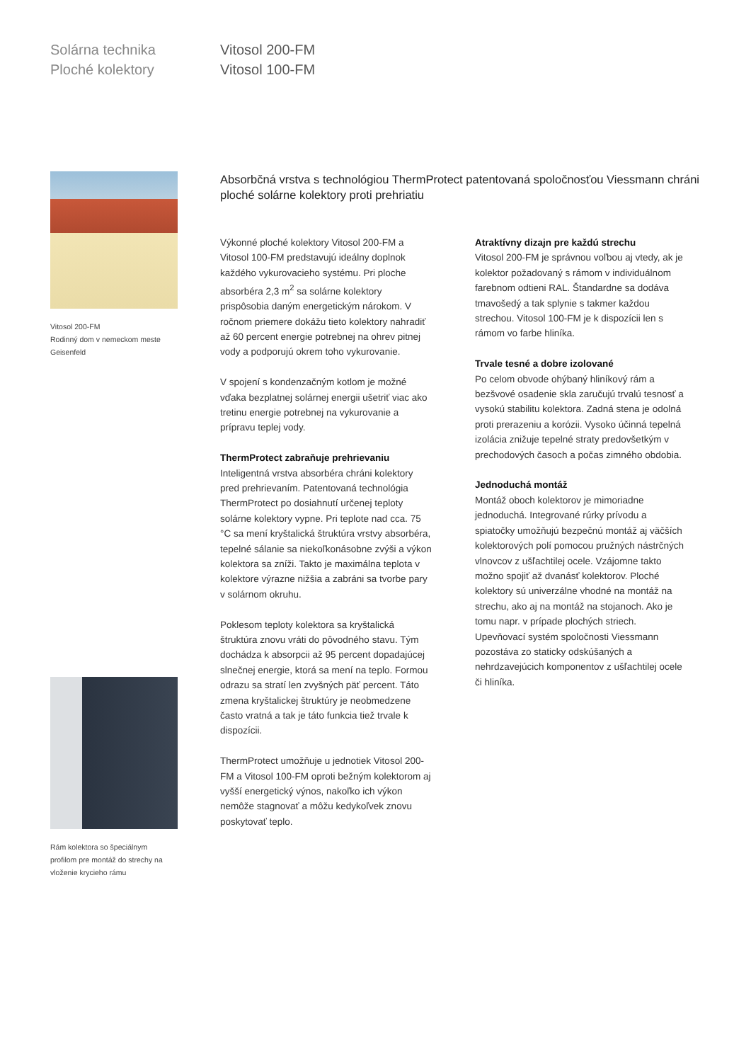Solárna technika
Ploché kolektory
Vitosol 200-FM
Vitosol 100-FM
Vitosol 200-FM
Rodinný dom v nemeckom meste
Geisenfeld
Rám kolektora so špeciálnym
profilom pre montáž do strechy na
vloženie krycieho rámu
Absorbčná vrstva s technológiou ThermProtect patentovaná spoločnosťou Viessmann chráni ploché solárne kolektory proti prehriatiu
Výkonné ploché kolektory Vitosol 200-FM a Vitosol 100-FM predstavujú ideálny doplnok každého vykurovacieho systému. Pri ploche absorbéra 2,3 m<sup>2</sup> sa solárne kolektory prispôsobia daným energetickým nárokom. V ročnom priemere dokážu tieto kolektory nahradiť až 60 percent energie potrebnej na ohrev pitnej vody a podporujú okrem toho vykurovanie.
V spojení s kondenzačným kotlom je možné vďaka bezplatnej solárnej energii ušetriť viac ako tretinu energie potrebnej na vykurovanie a prípravu teplej vody.
ThermProtect zabraňuje prehrievaniu
Inteligentná vrstva absorbéra chráni kolektory pred prehrievaním. Patentovaná technológia ThermProtect po dosiahnutí určenej teploty solárne kolektory vypne. Pri teplote nad cca. 75 °C sa mení kryštalická štruktúra vrstvy absorbéra, tepelné sálanie sa niekoľkonásobne zvýši a výkon kolektora sa zníži. Takto je maximálna teplota v kolektore výrazne nižšia a zabráni sa tvorbe pary v solárnom okruhu.
Poklesom teploty kolektora sa kryštalická štruktúra znovu vráti do pôvodného stavu. Tým dochádza k absorpcii až 95 percent dopadajúcej slnečnej energie, ktorá sa mení na teplo. Formou odrazu sa stratí len zvyšných päť percent. Táto zmena kryštalickej štruktúry je neobmedzene často vratná a tak je táto funkcia tiež trvale k dispozícii.
ThermProtect umožňuje u jednotiek Vitosol 200-FM a Vitosol 100-FM oproti bežným kolektorom aj vyšší energetický výnos, nakoľko ich výkon nemôže stagnovať a môžu kedykoľvek znovu poskytovať teplo.
Atraktívny dizajn pre každú strechu
Vitosol 200-FM je správnou voľbou aj vtedy, ak je kolektor požadovaný s rámom v individuálnom farebnom odtieni RAL. Štandardne sa dodáva tmavošedý a tak splynie s takmer každou strechou. Vitosol 100-FM je k dispozícii len s rámom vo farbe hliníka.
Trvale tesné a dobre izolované
Po celom obvode ohýbaný hliníkový rám a bezšvové osadenie skla zaručujú trvalú tesnosť a vysokú stabilitu kolektora. Zadná stena je odolná proti prerazeniu a korózii. Vysoko účinná tepelná izolácia znižuje tepelné straty predovšetkým v prechodových časoch a počas zimného obdobia.
Jednoduchá montáž
Montáž oboch kolektorov je mimoriadne jednoduchá. Integrované rúrky prívodu a spiatočky umožňujú bezpečnú montáž aj väčších kolektorových polí pomocou pružných nástrčných vlnovcov z ušľachtilej ocele. Vzájomne takto možno spojiť až dvanásť kolektorov. Ploché kolektory sú univerzálne vhodné na montáž na strechu, ako aj na montáž na stojanoch. Ako je tomu napr. v prípade plochých striech. Upevňovací systém spoločnosti Viessmann pozostáva zo staticky odskúšaných a nehrdzavejúcich komponentov z ušľachtilej ocele či hliníka.